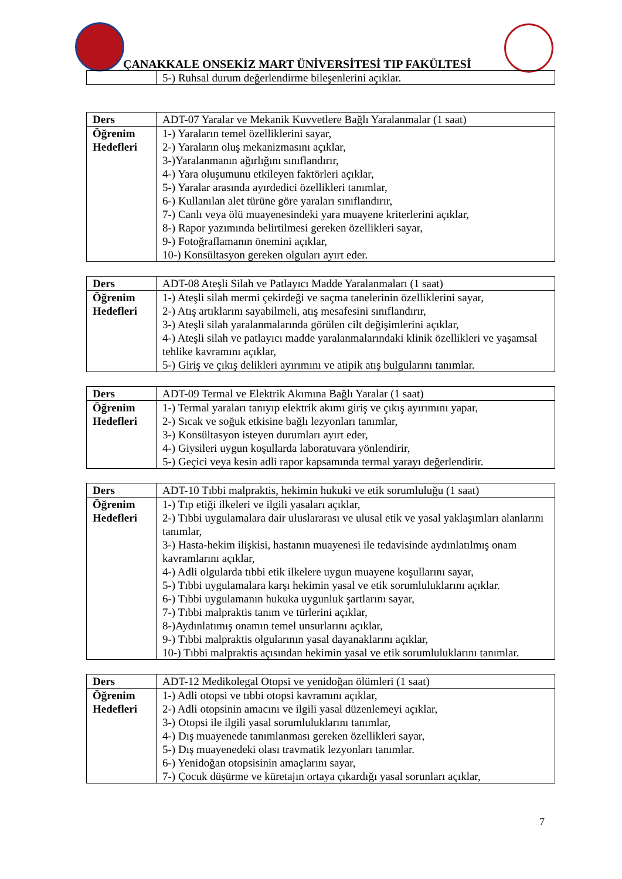ÇANAKKALE ONSEKİZ MART ÜNİVERSİTESİ TIP FAKÜLTESİ
| | 5-) Ruhsal durum değerlendirme bileşenlerini açıklar. |
| Ders | ADT-07 Yaralar ve Mekanik Kuvvetlere Bağlı Yaralanmalar (1 saat) |
| Öğrenim Hedefleri | 1-) Yaraların temel özelliklerini sayar, 2-) Yaraların oluş mekanizmasını açıklar, 3-)Yaralanmanın ağırlığını sınıflandırır, 4-) Yara oluşumunu etkileyen faktörleri açıklar, 5-) Yaralar arasında ayırdedici özellikleri tanımlar, 6-) Kullanılan alet türüne göre yaraları sınıflandırır, 7-) Canlı veya ölü muayenesindeki yara muayene kriterlerini açıklar, 8-) Rapor yazımında belirtilmesi gereken özellikleri sayar, 9-) Fotoğraflamanın önemini açıklar, 10-) Konsültasyon gereken olguları ayırt eder. |
| Ders | ADT-08 Ateşli Silah ve Patlayıcı Madde Yaralanmaları (1 saat) |
| Öğrenim Hedefleri | 1-) Ateşli silah mermi çekirdeği ve saçma tanelerinin özelliklerini sayar, 2-) Atış artıklarını sayabilmeli, atış mesafesini sınıflandırır, 3-) Ateşli silah yaralanmalarında görülen cilt değişimlerini açıklar, 4-) Ateşli silah ve patlayıcı madde yaralanmalarındaki klinik özellikleri ve yaşamsal tehlike kavramını açıklar, 5-) Giriş ve çıkış delikleri ayırımını ve atipik atış bulgularını tanımlar. |
| Ders | ADT-09 Termal ve Elektrik Akımına Bağlı Yaralar (1 saat) |
| Öğrenim Hedefleri | 1-) Termal yaraları tanıyıp elektrik akımı giriş ve çıkış ayırımını yapar, 2-) Sıcak ve soğuk etkisine bağlı lezyonları tanımlar, 3-) Konsültasyon isteyen durumları ayırt eder, 4-) Giysileri uygun koşullarda laboratuvara yönlendirir, 5-) Geçici veya kesin adli rapor kapsamında termal yarayı değerlendirir. |
| Ders | ADT-10 Tıbbi malpraktis, hekimin hukuki ve etik sorumluluğu (1 saat) |
| Öğrenim Hedefleri | 1-) Tıp etiği ilkeleri ve ilgili yasaları açıklar, 2-) Tıbbi uygulamalara dair uluslararası ve ulusal etik ve yasal yaklaşımları alanlarını tanımlar, 3-) Hasta-hekim ilişkisi, hastanın muayenesi ile tedavisinde aydınlatılmış onam kavramlarını açıklar, 4-) Adli olgularda tıbbi etik ilkelere uygun muayene koşullarını sayar, 5-) Tıbbi uygulamalara karşı hekimin yasal ve etik sorumluluklarını açıklar. 6-) Tıbbi uygulamanın hukuka uygunluk şartlarını sayar, 7-) Tıbbi malpraktis tanım ve türlerini açıklar, 8-)Aydınlatımış onamın temel unsurlarını açıklar, 9-) Tıbbi malpraktis olgularının yasal dayanaklarını açıklar, 10-) Tıbbi malpraktis açısından hekimin yasal ve etik sorumluluklarını tanımlar. |
| Ders | ADT-12 Medikolegal Otopsi ve yenidoğan ölümleri (1 saat) |
| Öğrenim Hedefleri | 1-) Adli otopsi ve tıbbi otopsi kavramını açıklar, 2-) Adli otopsinin amacını ve ilgili yasal düzenlemeyi açıklar, 3-) Otopsi ile ilgili yasal sorumluluklarını tanımlar, 4-) Dış muayenede tanımlanması gereken özellikleri sayar, 5-) Dış muayenedeki olası travmatik lezyonları tanımlar. 6-) Yenidoğan otopsisinin amaçlarını sayar, 7-) Çocuk düşürme ve küretajın ortaya çıkardığı yasal sorunları açıklar, |
7